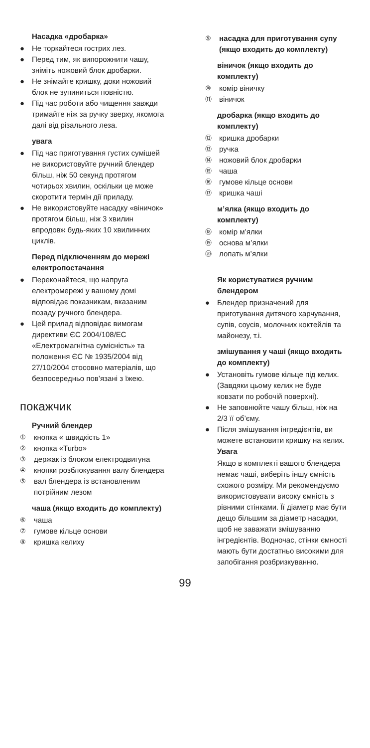Насадка «дробарка»
● Не торкайтеся гострих лез.
● Перед тим, як випорожнити чашу, зніміть ножовий блок дробарки.
● Не знімайте кришку, доки ножовий блок не зупиниться повністю.
● Під час роботи або чищення завжди тримайте ніж за ручку зверху, якомога далі від різального леза.
увага
● Під час приготування густих сумішей не використовуйте ручний блендер більш, ніж 50 секунд протягом чотирьох хвилин, оскільки це може скоротити термін дії приладу.
● Не використовуйте насадку «віничок» протягом більш, ніж 3 хвилин впродовж будь-яких 10 хвилинних циклів.
Перед підключенням до мережі електропостачання
● Переконайтеся, що напруга електромережі у вашому домі відповідає показникам, вказаним позаду ручного блендера.
● Цей прилад відповідає вимогам директиви ЄС 2004/108/EC «Електромагнітна сумісність» та положення ЄС № 1935/2004 від 27/10/2004 стосовно матеріалів, що безпосередньо пов’язані з їжею.
покажчик
Ручний блендер
① кнопка « швидкість 1»
② кнопка «Turbo»
③ держак із блоком електродвигуна
④ кнопки розблокування валу блендера
⑤ вал блендера із встановленим потрійним лезом
чаша (якщо входить до комплекту)
⑥ чаша
⑦ гумове кільце основи
⑧ кришка келиху
⑨ насадка для приготування супу (якщо входить до комплекту)
віничок (якщо входить до комплекту)
⑩ комір віничку
⑪ віничок
дробарка (якщо входить до комплекту)
⑫ кришка дробарки
⑬ ручка
⑭ ножовий блок дробарки
⑮ чаша
⑯ гумове кільце основи
⑰ кришка чаші
м’ялка (якщо входить до комплекту)
⑱ комір м’ялки
⑲ основа м’ялки
⑳ лопать м’ялки
Як користуватися ручним блендером
● Блендер призначений для приготування дитячого харчування, супів, соусів, молочних коктейлів та майонезу, т.і.
змішування у чаші (якщо входить до комплекту)
● Установіть гумове кільце під келих. (Завдяки цьому келих не буде ковзати по робочій поверхні).
● Не заповнюйте чашу більш, ніж на 2/3 її об’єму.
● Після змішування інгредієнтів, ви можете встановити кришку на келих.
Увага
Якщо в комплекті вашого блендера немає чаші, виберіть іншу ємність схожого розміру. Ми рекомендуємо використовувати високу ємність з рівними стінками. Її діаметр має бути дещо більшим за діаметр насадки, щоб не заважати змішуванню інгредієнтів. Водночас, стінки ємності мають бути достатньо високими для запобігання розбризкуванню.
99